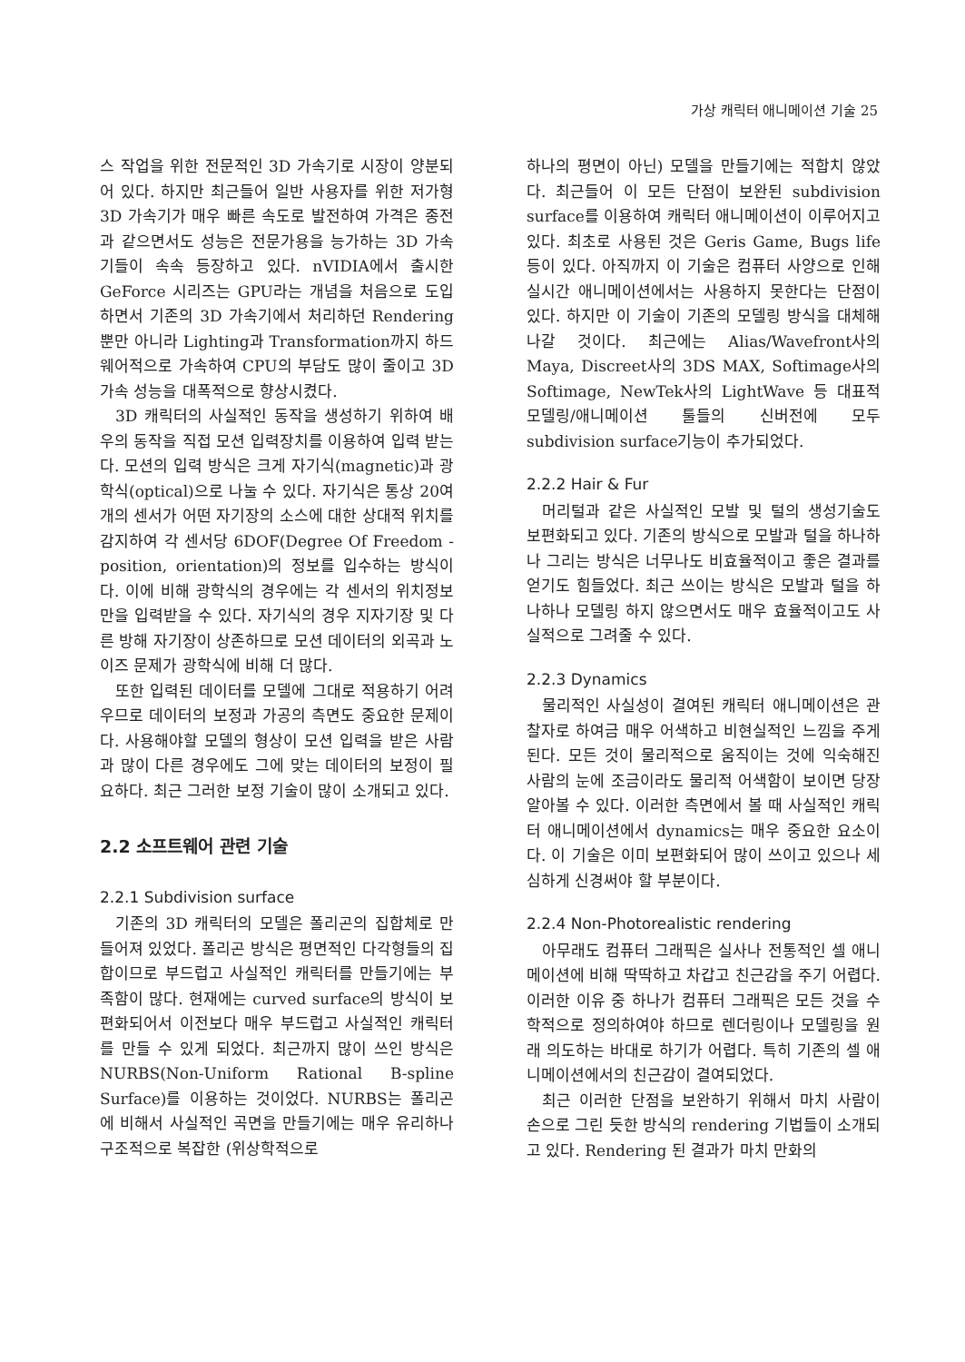가상 캐릭터 애니메이션 기술 25
스 작업을 위한 전문적인 3D 가속기로 시장이 양분되어 있다. 하지만 최근들어 일반 사용자를 위한 저가형 3D 가속기가 매우 빠른 속도로 발전하여 가격은 종전과 같으면서도 성능은 전문가용을 능가하는 3D 가속기들이 속속 등장하고 있다. nVIDIA에서 출시한 GeForce 시리즈는 GPU라는 개념을 처음으로 도입하면서 기존의 3D 가속기에서 처리하던 Rendering뿐만 아니라 Lighting과 Transformation까지 하드웨어적으로 가속하여 CPU의 부담도 많이 줄이고 3D 가속 성능을 대폭적으로 향상시켰다.
3D 캐릭터의 사실적인 동작을 생성하기 위하여 배우의 동작을 직접 모션 입력장치를 이용하여 입력 받는다. 모션의 입력 방식은 크게 자기식(magnetic)과 광학식(optical)으로 나눌 수 있다. 자기식은 통상 20여개의 센서가 어떤 자기장의 소스에 대한 상대적 위치를 감지하여 각 센서당 6DOF(Degree Of Freedom - position, orientation)의 정보를 입수하는 방식이다. 이에 비해 광학식의 경우에는 각 센서의 위치정보만을 입력받을 수 있다. 자기식의 경우 지자기장 및 다른 방해 자기장이 상존하므로 모션 데이터의 외곡과 노이즈 문제가 광학식에 비해 더 많다.
또한 입력된 데이터를 모델에 그대로 적용하기 어려우므로 데이터의 보정과 가공의 측면도 중요한 문제이다. 사용해야할 모델의 형상이 모션 입력을 받은 사람과 많이 다른 경우에도 그에 맞는 데이터의 보정이 필요하다. 최근 그러한 보정 기술이 많이 소개되고 있다.
2.2 소프트웨어 관련 기술
2.2.1 Subdivision surface
기존의 3D 캐릭터의 모델은 폴리곤의 집합체로 만들어져 있었다. 폴리곤 방식은 평면적인 다각형들의 집합이므로 부드럽고 사실적인 캐릭터를 만들기에는 부족함이 많다. 현재에는 curved surface의 방식이 보편화되어서 이전보다 매우 부드럽고 사실적인 캐릭터를 만들 수 있게 되었다. 최근까지 많이 쓰인 방식은 NURBS(Non-Uniform Rational B-spline Surface)를 이용하는 것이었다. NURBS는 폴리곤에 비해서 사실적인 곡면을 만들기에는 매우 유리하나 구조적으로 복잡한 (위상학적으로
하나의 평면이 아닌) 모델을 만들기에는 적합치 않았다. 최근들어 이 모든 단점이 보완된 subdivision surface를 이용하여 캐릭터 애니메이션이 이루어지고 있다. 최초로 사용된 것은 Geris Game, Bugs life 등이 있다. 아직까지 이 기술은 컴퓨터 사양으로 인해 실시간 애니메이션에서는 사용하지 못한다는 단점이 있다. 하지만 이 기술이 기존의 모델링 방식을 대체해 나갈 것이다. 최근에는 Alias/Wavefront사의 Maya, Discreet사의 3DS MAX, Softimage사의 Softimage, NewTek사의 LightWave 등 대표적 모델링/애니메이션 툴들의 신버전에 모두 subdivision surface기능이 추가되었다.
2.2.2 Hair & Fur
머리털과 같은 사실적인 모발 및 털의 생성기술도 보편화되고 있다. 기존의 방식으로 모발과 털을 하나하나 그리는 방식은 너무나도 비효율적이고 좋은 결과를 얻기도 힘들었다. 최근 쓰이는 방식은 모발과 털을 하나하나 모델링 하지 않으면서도 매우 효율적이고도 사실적으로 그려줄 수 있다.
2.2.3 Dynamics
물리적인 사실성이 결여된 캐릭터 애니메이션은 관찰자로 하여금 매우 어색하고 비현실적인 느낌을 주게 된다. 모든 것이 물리적으로 움직이는 것에 익숙해진 사람의 눈에 조금이라도 물리적 어색함이 보이면 당장 알아볼 수 있다. 이러한 측면에서 볼 때 사실적인 캐릭터 애니메이션에서 dynamics는 매우 중요한 요소이다. 이 기술은 이미 보편화되어 많이 쓰이고 있으나 세심하게 신경써야 할 부분이다.
2.2.4 Non-Photorealistic rendering
아무래도 컴퓨터 그래픽은 실사나 전통적인 셀 애니메이션에 비해 딱딱하고 차갑고 친근감을 주기 어렵다. 이러한 이유 중 하나가 컴퓨터 그래픽은 모든 것을 수학적으로 정의하여야 하므로 렌더링이나 모델링을 원래 의도하는 바대로 하기가 어렵다. 특히 기존의 셀 애니메이션에서의 친근감이 결여되었다.
최근 이러한 단점을 보완하기 위해서 마치 사람이 손으로 그린 듯한 방식의 rendering 기법들이 소개되고 있다. Rendering 된 결과가 마치 만화의